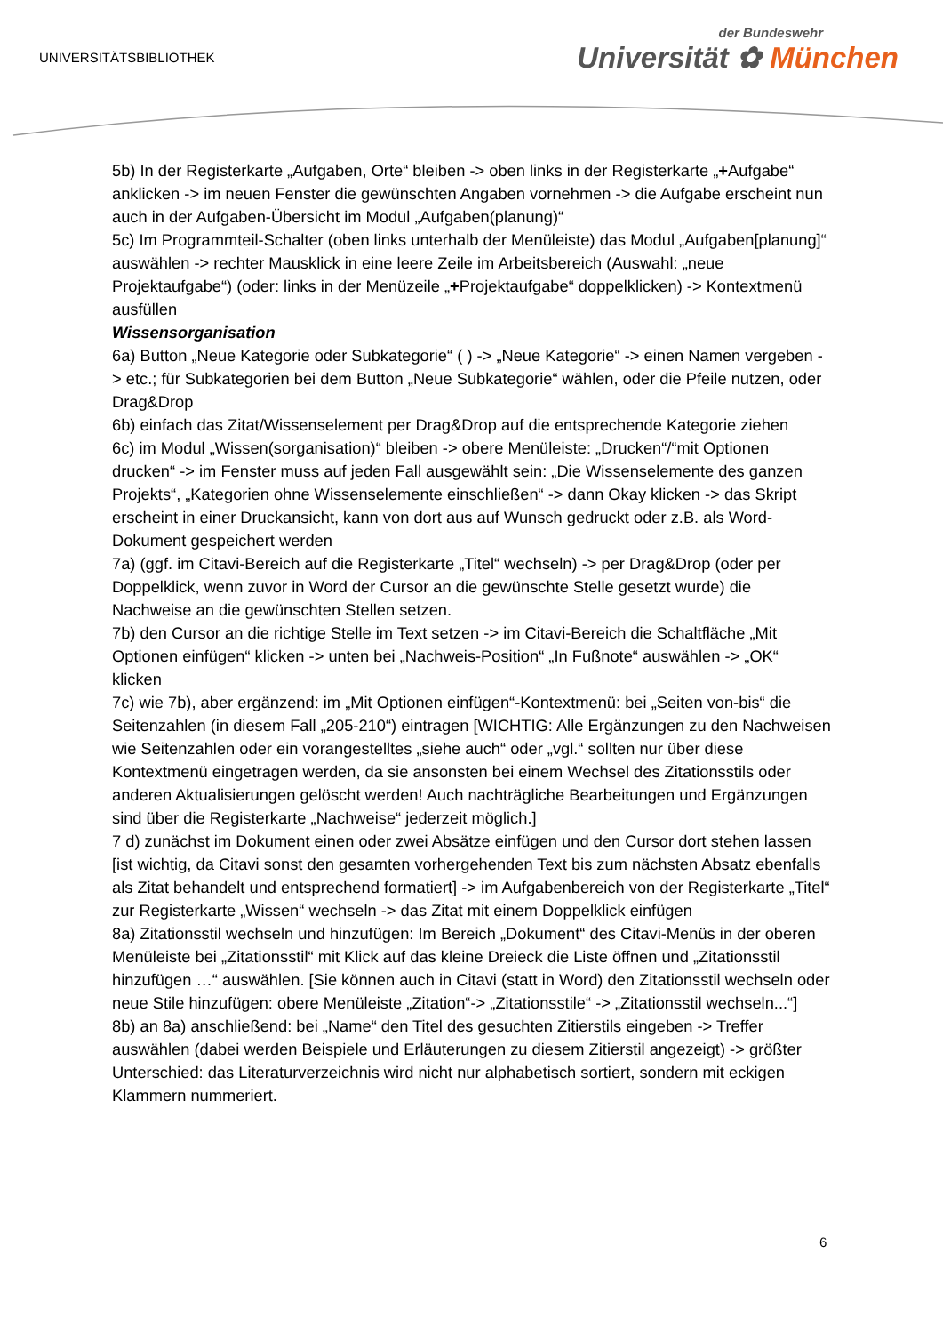UNIVERSITÄTSBIBLIOTHEK
der Bundeswehr
Universität ✿ München
5b) In der Registerkarte „Aufgaben, Orte“ bleiben -> oben links in der Registerkarte „+Aufgabe“ anklicken -> im neuen Fenster die gewünschten Angaben vornehmen -> die Aufgabe erscheint nun auch in der Aufgaben-Übersicht im Modul „Aufgaben(planung)“
5c) Im Programmteil-Schalter (oben links unterhalb der Menüleiste) das Modul „Aufgaben[planung]“ auswählen -> rechter Mausklick in eine leere Zeile im Arbeitsbereich (Auswahl: „neue Projektaufgabe“) (oder: links in der Menüzeile „+Projektaufgabe“ doppelklicken) -> Kontextmenü ausfüllen
Wissensorganisation
6a) Button „Neue Kategorie oder Subkategorie“ ( ) -> „Neue Kategorie“ -> einen Namen vergeben -> etc.; für Subkategorien bei dem Button „Neue Subkategorie“ wählen, oder die Pfeile nutzen, oder Drag&Drop
6b) einfach das Zitat/Wissenselement per Drag&Drop auf die entsprechende Kategorie ziehen
6c) im Modul „Wissen(sorganisation)“ bleiben -> obere Menüleiste: „Drucken“/“mit Optionen drucken“ -> im Fenster muss auf jeden Fall ausgewählt sein: „Die Wissenselemente des ganzen Projekts“, „Kategorien ohne Wissenselemente einschließen“ -> dann Okay klicken -> das Skript erscheint in einer Druckansicht, kann von dort aus auf Wunsch gedruckt oder z.B. als Word-Dokument gespeichert werden
7a) (ggf. im Citavi-Bereich auf die Registerkarte „Titel“ wechseln) -> per Drag&Drop (oder per Doppelklick, wenn zuvor in Word der Cursor an die gewünschte Stelle gesetzt wurde) die Nachweise an die gewünschten Stellen setzen.
7b) den Cursor an die richtige Stelle im Text setzen -> im Citavi-Bereich die Schaltfläche „Mit Optionen einfügen“ klicken -> unten bei „Nachweis-Position“ „In Fußnote“ auswählen -> „OK“ klicken
7c) wie 7b), aber ergänzend: im „Mit Optionen einfügen“-Kontextmenü: bei „Seiten von-bis“ die Seitenzahlen (in diesem Fall „205-210“) eintragen [WICHTIG: Alle Ergänzungen zu den Nachweisen wie Seitenzahlen oder ein vorangestelltes „siehe auch“ oder „vgl.“ sollten nur über diese Kontextmenü eingetragen werden, da sie ansonsten bei einem Wechsel des Zitationsstils oder anderen Aktualisierungen gelöscht werden! Auch nachträgliche Bearbeitungen und Ergänzungen sind über die Registerkarte „Nachweise“ jederzeit möglich.]
7 d) zunächst im Dokument einen oder zwei Absätze einfügen und den Cursor dort stehen lassen [ist wichtig, da Citavi sonst den gesamten vorhergehenden Text bis zum nächsten Absatz ebenfalls als Zitat behandelt und entsprechend formatiert] -> im Aufgabenbereich von der Registerkarte „Titel“ zur Registerkarte „Wissen“ wechseln -> das Zitat mit einem Doppelklick einfügen
8a) Zitationsstil wechseln und hinzufügen: Im Bereich „Dokument“ des Citavi-Menüs in der oberen Menüleiste bei „Zitationsstil“ mit Klick auf das kleine Dreieck die Liste öffnen und „Zitationsstil hinzufügen …“ auswählen. [Sie können auch in Citavi (statt in Word) den Zitationsstil wechseln oder neue Stile hinzufügen: obere Menüleiste „Zitation“-> „Zitationsstile“ -> „Zitationsstil wechseln...“]
8b) an 8a) anschließend: bei „Name“ den Titel des gesuchten Zitierstils eingeben -> Treffer auswählen (dabei werden Beispiele und Erläuterungen zu diesem Zitierstil angezeigt) -> größter Unterschied: das Literaturverzeichnis wird nicht nur alphabetisch sortiert, sondern mit eckigen Klammern nummeriert.
6